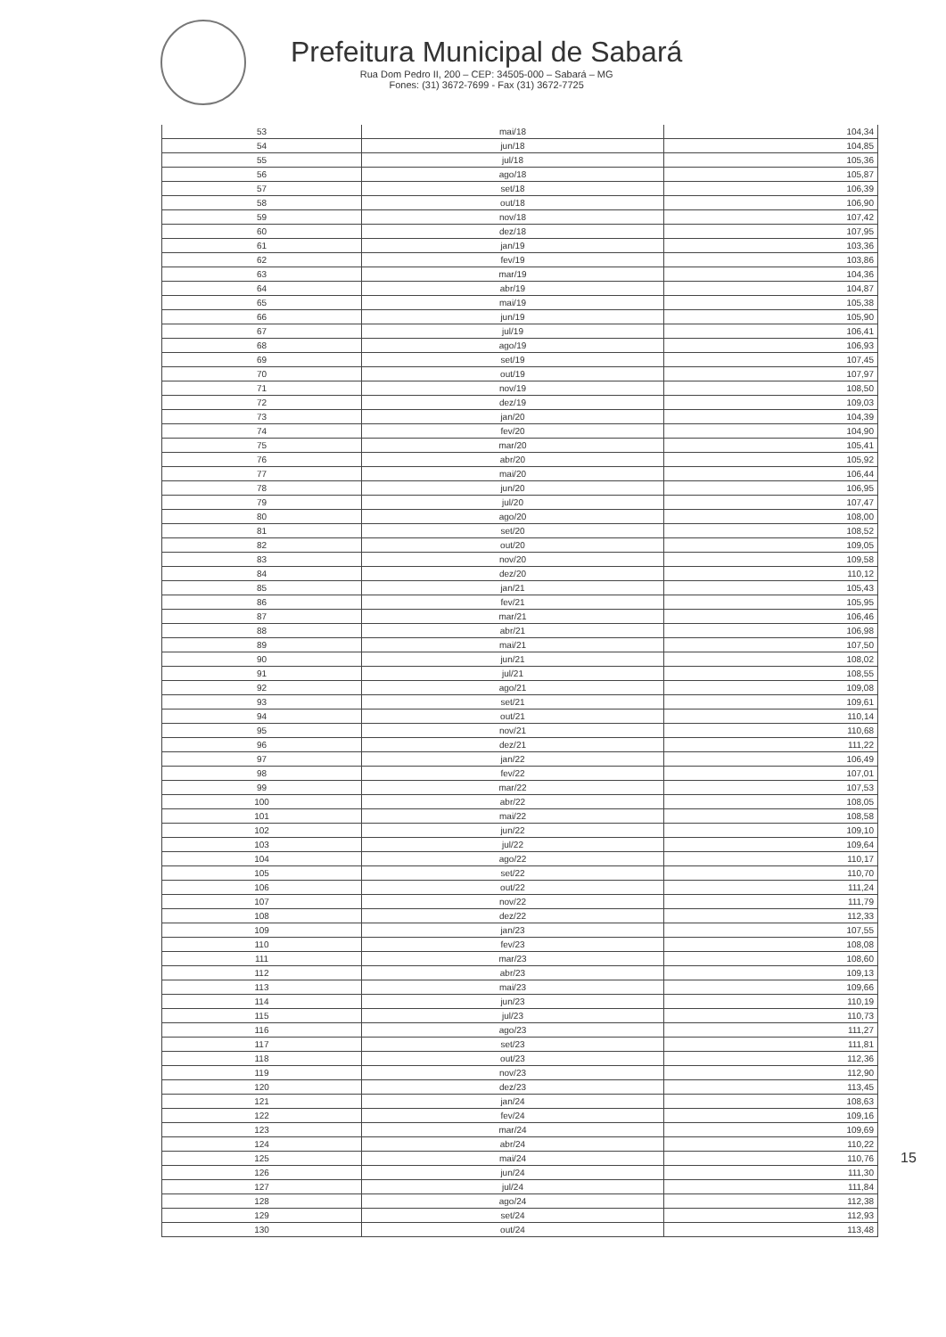Prefeitura Municipal de Sabará
Rua Dom Pedro II, 200 – CEP: 34505-000 – Sabará – MG
Fones: (31) 3672-7699 - Fax (31) 3672-7725
| 53 | mai/18 | 104,34 |
| 54 | jun/18 | 104,85 |
| 55 | jul/18 | 105,36 |
| 56 | ago/18 | 105,87 |
| 57 | set/18 | 106,39 |
| 58 | out/18 | 106,90 |
| 59 | nov/18 | 107,42 |
| 60 | dez/18 | 107,95 |
| 61 | jan/19 | 103,36 |
| 62 | fev/19 | 103,86 |
| 63 | mar/19 | 104,36 |
| 64 | abr/19 | 104,87 |
| 65 | mai/19 | 105,38 |
| 66 | jun/19 | 105,90 |
| 67 | jul/19 | 106,41 |
| 68 | ago/19 | 106,93 |
| 69 | set/19 | 107,45 |
| 70 | out/19 | 107,97 |
| 71 | nov/19 | 108,50 |
| 72 | dez/19 | 109,03 |
| 73 | jan/20 | 104,39 |
| 74 | fev/20 | 104,90 |
| 75 | mar/20 | 105,41 |
| 76 | abr/20 | 105,92 |
| 77 | mai/20 | 106,44 |
| 78 | jun/20 | 106,95 |
| 79 | jul/20 | 107,47 |
| 80 | ago/20 | 108,00 |
| 81 | set/20 | 108,52 |
| 82 | out/20 | 109,05 |
| 83 | nov/20 | 109,58 |
| 84 | dez/20 | 110,12 |
| 85 | jan/21 | 105,43 |
| 86 | fev/21 | 105,95 |
| 87 | mar/21 | 106,46 |
| 88 | abr/21 | 106,98 |
| 89 | mai/21 | 107,50 |
| 90 | jun/21 | 108,02 |
| 91 | jul/21 | 108,55 |
| 92 | ago/21 | 109,08 |
| 93 | set/21 | 109,61 |
| 94 | out/21 | 110,14 |
| 95 | nov/21 | 110,68 |
| 96 | dez/21 | 111,22 |
| 97 | jan/22 | 106,49 |
| 98 | fev/22 | 107,01 |
| 99 | mar/22 | 107,53 |
| 100 | abr/22 | 108,05 |
| 101 | mai/22 | 108,58 |
| 102 | jun/22 | 109,10 |
| 103 | jul/22 | 109,64 |
| 104 | ago/22 | 110,17 |
| 105 | set/22 | 110,70 |
| 106 | out/22 | 111,24 |
| 107 | nov/22 | 111,79 |
| 108 | dez/22 | 112,33 |
| 109 | jan/23 | 107,55 |
| 110 | fev/23 | 108,08 |
| 111 | mar/23 | 108,60 |
| 112 | abr/23 | 109,13 |
| 113 | mai/23 | 109,66 |
| 114 | jun/23 | 110,19 |
| 115 | jul/23 | 110,73 |
| 116 | ago/23 | 111,27 |
| 117 | set/23 | 111,81 |
| 118 | out/23 | 112,36 |
| 119 | nov/23 | 112,90 |
| 120 | dez/23 | 113,45 |
| 121 | jan/24 | 108,63 |
| 122 | fev/24 | 109,16 |
| 123 | mar/24 | 109,69 |
| 124 | abr/24 | 110,22 |
| 125 | mai/24 | 110,76 |
| 126 | jun/24 | 111,30 |
| 127 | jul/24 | 111,84 |
| 128 | ago/24 | 112,38 |
| 129 | set/24 | 112,93 |
| 130 | out/24 | 113,48 |
15